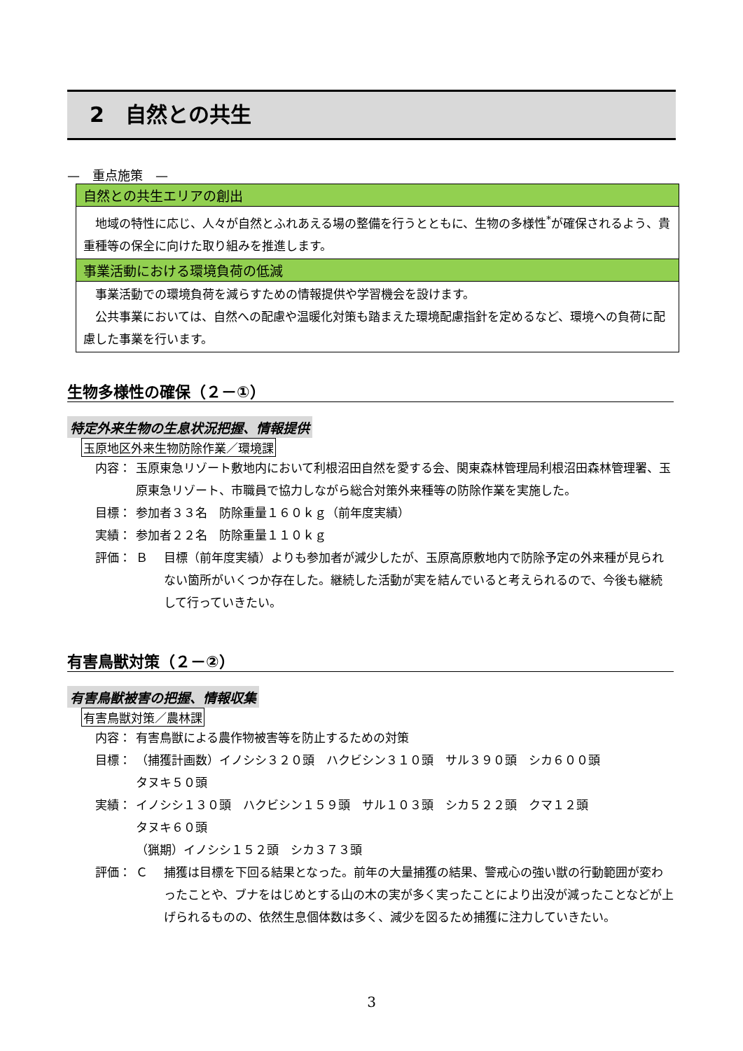2　自然との共生
—　重点施策　—
自然との共生エリアの創出
　地域の特性に応じ、人々が自然とふれあえる場の整備を行うとともに、生物の多様性<sup>*</sup>が確保されるよう、貴重種等の保全に向けた取り組みを推進します。
事業活動における環境負荷の低減
　事業活動での環境負荷を減らすための情報提供や学習機会を設けます。
　公共事業においては、自然への配慮や温暖化対策も踏まえた環境配慮指針を定めるなど、環境への負荷に配慮した事業を行います。
生物多様性の確保（２－①）
特定外来生物の生息状況把握、情報提供
玉原地区外来生物防除作業／環境課
内容： 玉原東急リゾート敷地内において利根沼田自然を愛する会、関東森林管理局利根沼田森林管理署、玉原東急リゾート、市職員で協力しながら総合対策外来種等の防除作業を実施した。
目標： 参加者３３名　防除重量１６０ｋｇ（前年度実績）
実績： 参加者２２名　防除重量１１０ｋｇ
評価： Ｂ 目標（前年度実績）よりも参加者が減少したが、玉原高原敷地内で防除予定の外来種が見られない箇所がいくつか存在した。継続した活動が実を結んでいると考えられるので、今後も継続して行っていきたい。
有害鳥獣対策（２－②）
有害鳥獣被害の把握、情報収集
有害鳥獣対策／農林課
内容： 有害鳥獣による農作物被害等を防止するための対策
目標： （捕獲計画数）イノシシ３２０頭　ハクビシン３１０頭　サル３９０頭　シカ６００頭
タヌキ５０頭
実績： イノシシ１３０頭　ハクビシン１５９頭　サル１０３頭　シカ５２２頭　クマ１２頭
タヌキ６０頭
（猟期）イノシシ１５２頭　シカ３７３頭
評価： Ｃ 捕獲は目標を下回る結果となった。前年の大量捕獲の結果、警戒心の強い獣の行動範囲が変わったことや、ブナをはじめとする山の木の実が多く実ったことにより出没が減ったことなどが上げられるものの、依然生息個体数は多く、減少を図るため捕獲に注力していきたい。
3